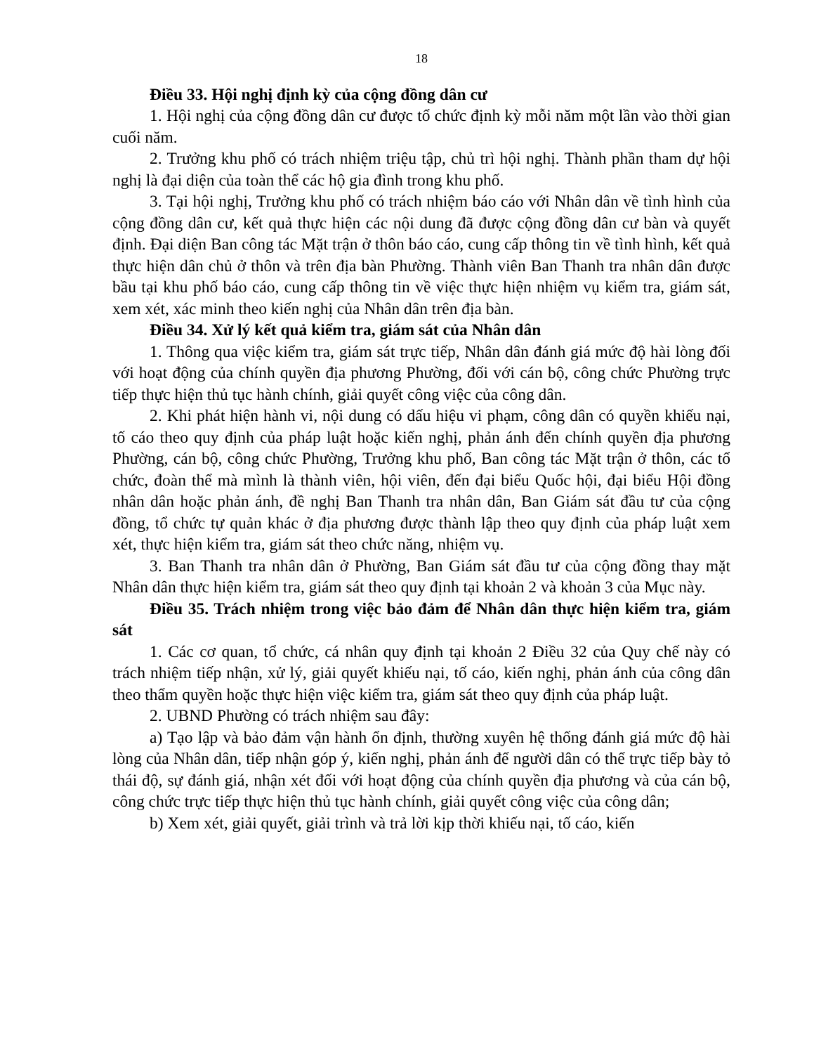18
Điều 33. Hội nghị định kỳ của cộng đồng dân cư
1. Hội nghị của cộng đồng dân cư được tổ chức định kỳ mỗi năm một lần vào thời gian cuối năm.
2. Trưởng khu phố có trách nhiệm triệu tập, chủ trì hội nghị. Thành phần tham dự hội nghị là đại diện của toàn thể các hộ gia đình trong khu phố.
3. Tại hội nghị, Trưởng khu phố có trách nhiệm báo cáo với Nhân dân về tình hình của cộng đồng dân cư, kết quả thực hiện các nội dung đã được cộng đồng dân cư bàn và quyết định. Đại diện Ban công tác Mặt trận ở thôn báo cáo, cung cấp thông tin về tình hình, kết quả thực hiện dân chủ ở thôn và trên địa bàn Phường. Thành viên Ban Thanh tra nhân dân được bầu tại khu phố báo cáo, cung cấp thông tin về việc thực hiện nhiệm vụ kiểm tra, giám sát, xem xét, xác minh theo kiến nghị của Nhân dân trên địa bàn.
Điều 34. Xử lý kết quả kiểm tra, giám sát của Nhân dân
1. Thông qua việc kiểm tra, giám sát trực tiếp, Nhân dân đánh giá mức độ hài lòng đối với hoạt động của chính quyền địa phương Phường, đối với cán bộ, công chức Phường trực tiếp thực hiện thủ tục hành chính, giải quyết công việc của công dân.
2. Khi phát hiện hành vi, nội dung có dấu hiệu vi phạm, công dân có quyền khiếu nại, tố cáo theo quy định của pháp luật hoặc kiến nghị, phản ánh đến chính quyền địa phương Phường, cán bộ, công chức Phường, Trưởng khu phố, Ban công tác Mặt trận ở thôn, các tổ chức, đoàn thể mà mình là thành viên, hội viên, đến đại biểu Quốc hội, đại biểu Hội đồng nhân dân hoặc phản ánh, đề nghị Ban Thanh tra nhân dân, Ban Giám sát đầu tư của cộng đồng, tổ chức tự quản khác ở địa phương được thành lập theo quy định của pháp luật xem xét, thực hiện kiểm tra, giám sát theo chức năng, nhiệm vụ.
3. Ban Thanh tra nhân dân ở Phường, Ban Giám sát đầu tư của cộng đồng thay mặt Nhân dân thực hiện kiểm tra, giám sát theo quy định tại khoản 2 và khoản 3 của Mục này.
Điều 35. Trách nhiệm trong việc bảo đảm để Nhân dân thực hiện kiểm tra, giám sát
1. Các cơ quan, tổ chức, cá nhân quy định tại khoản 2 Điều 32 của Quy chế này có trách nhiệm tiếp nhận, xử lý, giải quyết khiếu nại, tố cáo, kiến nghị, phản ánh của công dân theo thẩm quyền hoặc thực hiện việc kiểm tra, giám sát theo quy định của pháp luật.
2. UBND Phường có trách nhiệm sau đây:
a) Tạo lập và bảo đảm vận hành ổn định, thường xuyên hệ thống đánh giá mức độ hài lòng của Nhân dân, tiếp nhận góp ý, kiến nghị, phản ánh để người dân có thể trực tiếp bày tỏ thái độ, sự đánh giá, nhận xét đối với hoạt động của chính quyền địa phương và của cán bộ, công chức trực tiếp thực hiện thủ tục hành chính, giải quyết công việc của công dân;
b) Xem xét, giải quyết, giải trình và trả lời kịp thời khiếu nại, tố cáo, kiến